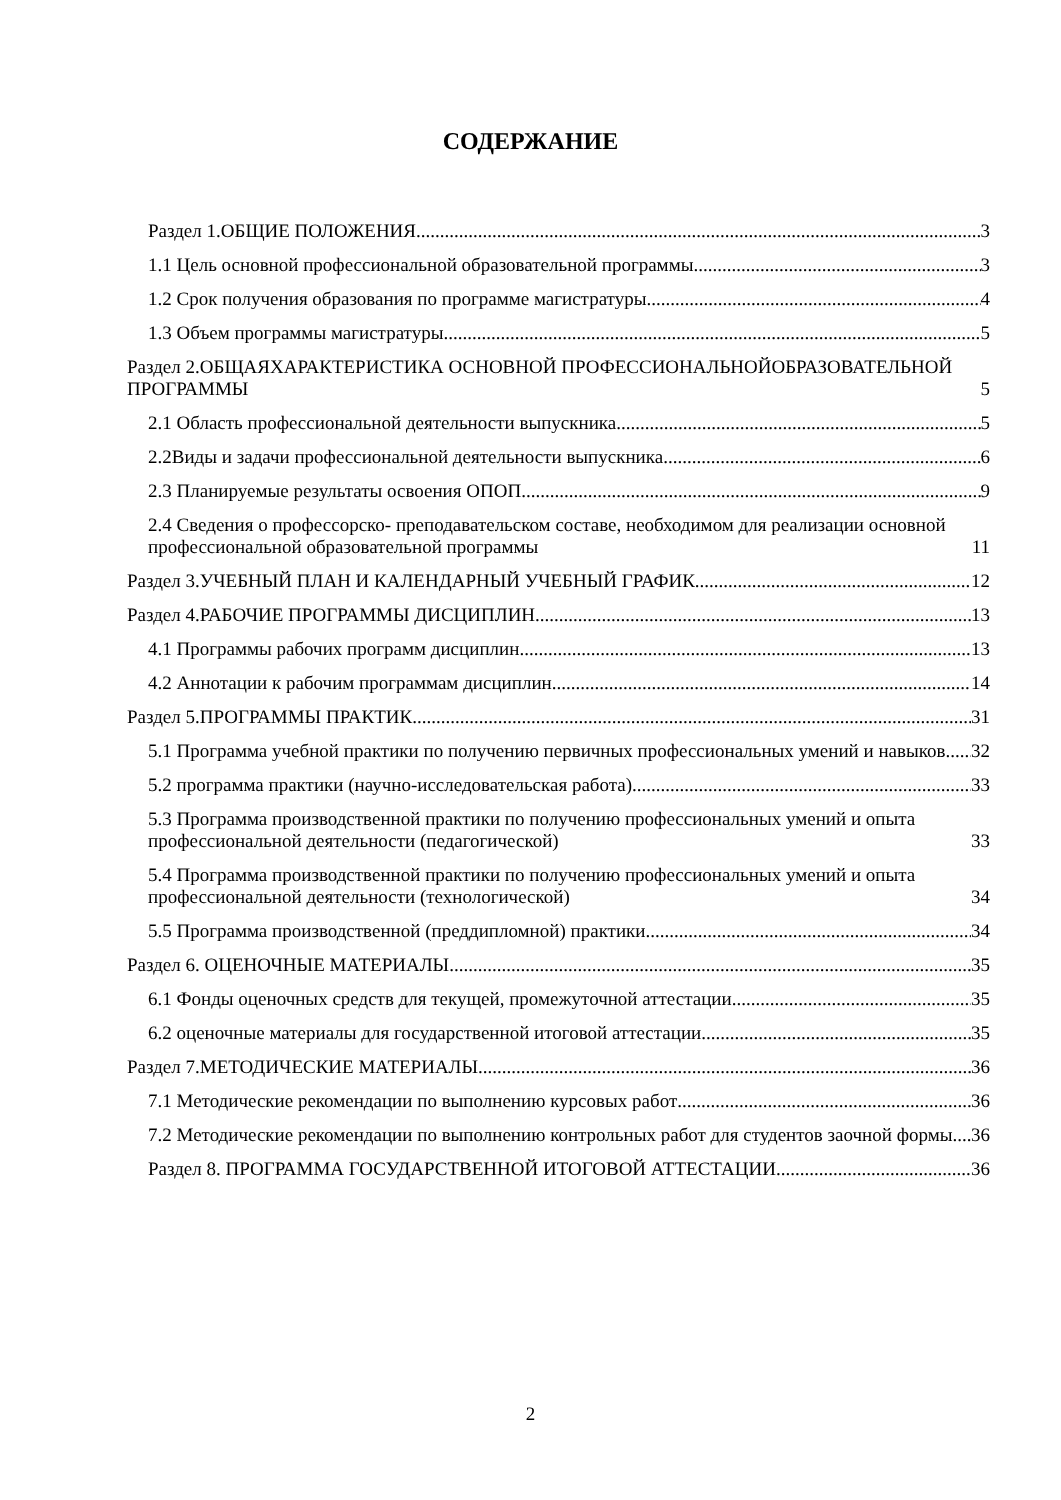СОДЕРЖАНИЕ
Раздел 1.ОБЩИЕ ПОЛОЖЕНИЯ 3
1.1 Цель основной профессиональной образовательной программы 3
1.2 Срок получения образования по программе магистратуры 4
1.3 Объем программы магистратуры 5
Раздел 2.ОБЩАЯХАРАКТЕРИСТИКА ОСНОВНОЙ ПРОФЕССИОНАЛЬНОЙОБРАЗОВАТЕЛЬНОЙ ПРОГРАММЫ 5
2.1 Область профессиональной деятельности выпускника 5
2.2Виды и задачи профессиональной деятельности выпускника 6
2.3 Планируемые результаты освоения ОПОП 9
2.4 Сведения о профессорско- преподавательском составе, необходимом для реализации основной профессиональной образовательной программы 11
Раздел 3.УЧЕБНЫЙ ПЛАН И КАЛЕНДАРНЫЙ УЧЕБНЫЙ ГРАФИК 12
Раздел 4.РАБОЧИЕ ПРОГРАММЫ ДИСЦИПЛИН 13
4.1 Программы рабочих программ дисциплин 13
4.2 Аннотации к рабочим программам дисциплин 14
Раздел 5.ПРОГРАММЫ ПРАКТИК 31
5.1 Программа учебной практики по получению первичных профессиональных умений и навыков 32
5.2 программа практики (научно-исследовательская работа) 33
5.3 Программа производственной практики по получению профессиональных умений и опыта профессиональной деятельности (педагогической) 33
5.4 Программа производственной практики по получению профессиональных умений и опыта профессиональной деятельности (технологической) 34
5.5 Программа производственной (преддипломной) практики 34
Раздел 6. ОЦЕНОЧНЫЕ МАТЕРИАЛЫ 35
6.1 Фонды оценочных средств для текущей, промежуточной аттестации 35
6.2 оценочные материалы для государственной итоговой аттестации 35
Раздел 7.МЕТОДИЧЕСКИЕ МАТЕРИАЛЫ 36
7.1 Методические рекомендации по выполнению курсовых работ 36
7.2 Методические рекомендации по выполнению контрольных работ для студентов заочной формы 36
Раздел 8. ПРОГРАММА ГОСУДАРСТВЕННОЙ ИТОГОВОЙ АТТЕСТАЦИИ 36
2